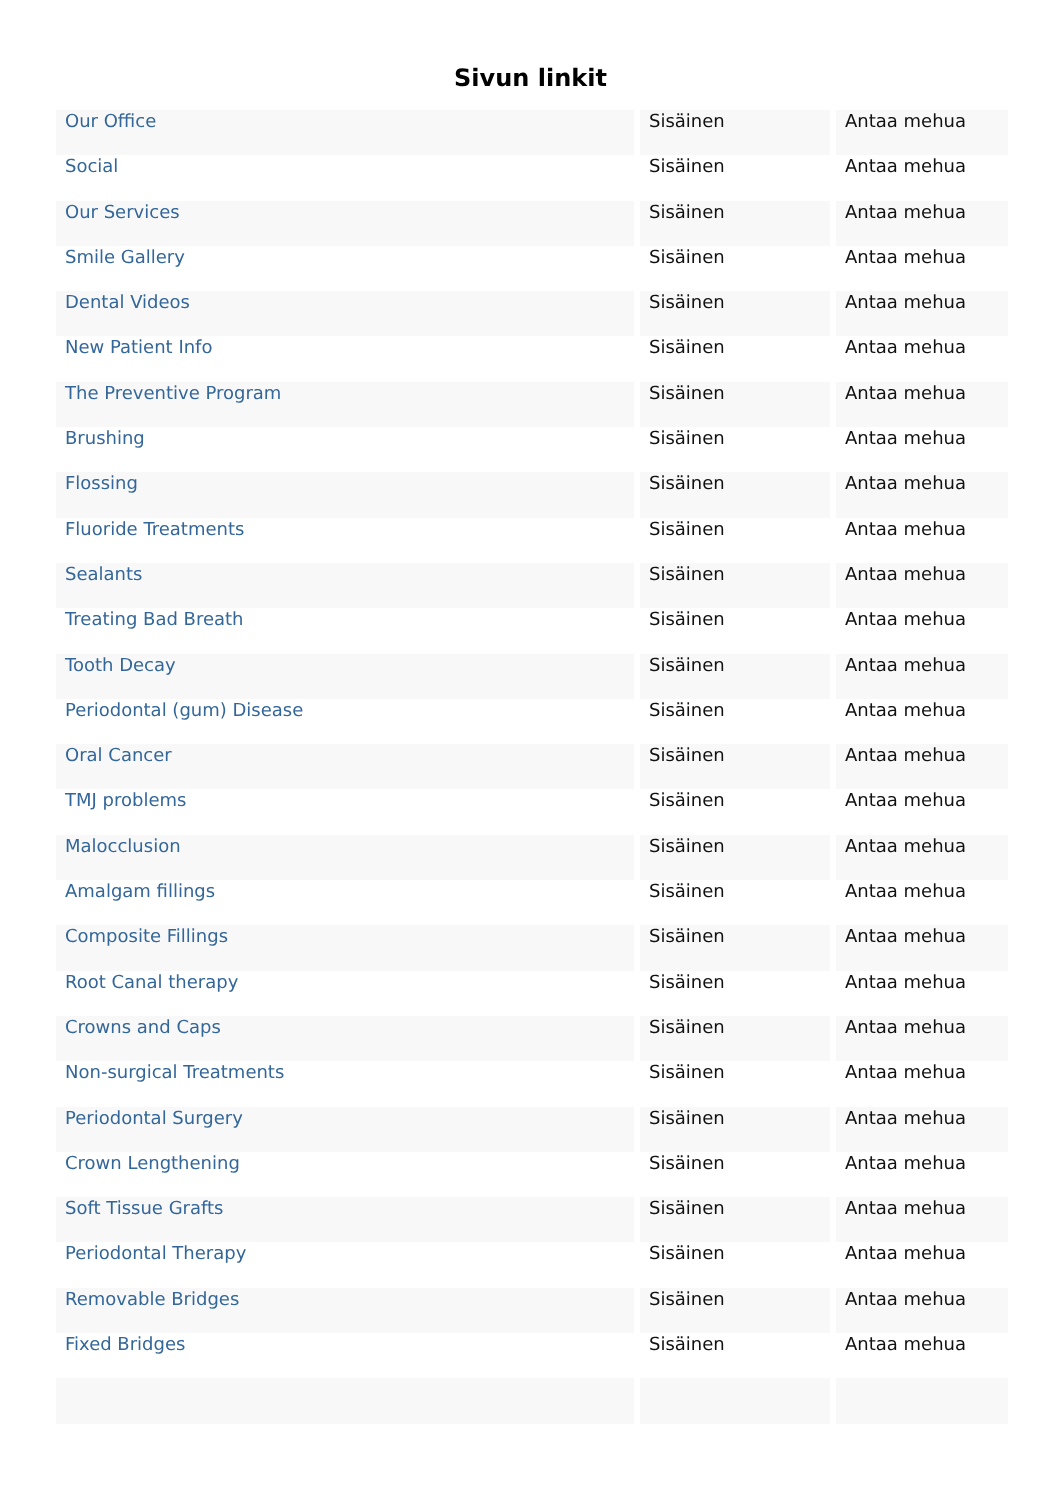Sivun linkit
| Our Office | Sisäinen | Antaa mehua |
| Social | Sisäinen | Antaa mehua |
| Our Services | Sisäinen | Antaa mehua |
| Smile Gallery | Sisäinen | Antaa mehua |
| Dental Videos | Sisäinen | Antaa mehua |
| New Patient Info | Sisäinen | Antaa mehua |
| The Preventive Program | Sisäinen | Antaa mehua |
| Brushing | Sisäinen | Antaa mehua |
| Flossing | Sisäinen | Antaa mehua |
| Fluoride Treatments | Sisäinen | Antaa mehua |
| Sealants | Sisäinen | Antaa mehua |
| Treating Bad Breath | Sisäinen | Antaa mehua |
| Tooth Decay | Sisäinen | Antaa mehua |
| Periodontal (gum) Disease | Sisäinen | Antaa mehua |
| Oral Cancer | Sisäinen | Antaa mehua |
| TMJ problems | Sisäinen | Antaa mehua |
| Malocclusion | Sisäinen | Antaa mehua |
| Amalgam fillings | Sisäinen | Antaa mehua |
| Composite Fillings | Sisäinen | Antaa mehua |
| Root Canal therapy | Sisäinen | Antaa mehua |
| Crowns and Caps | Sisäinen | Antaa mehua |
| Non-surgical Treatments | Sisäinen | Antaa mehua |
| Periodontal Surgery | Sisäinen | Antaa mehua |
| Crown Lengthening | Sisäinen | Antaa mehua |
| Soft Tissue Grafts | Sisäinen | Antaa mehua |
| Periodontal Therapy | Sisäinen | Antaa mehua |
| Removable Bridges | Sisäinen | Antaa mehua |
| Fixed Bridges | Sisäinen | Antaa mehua |